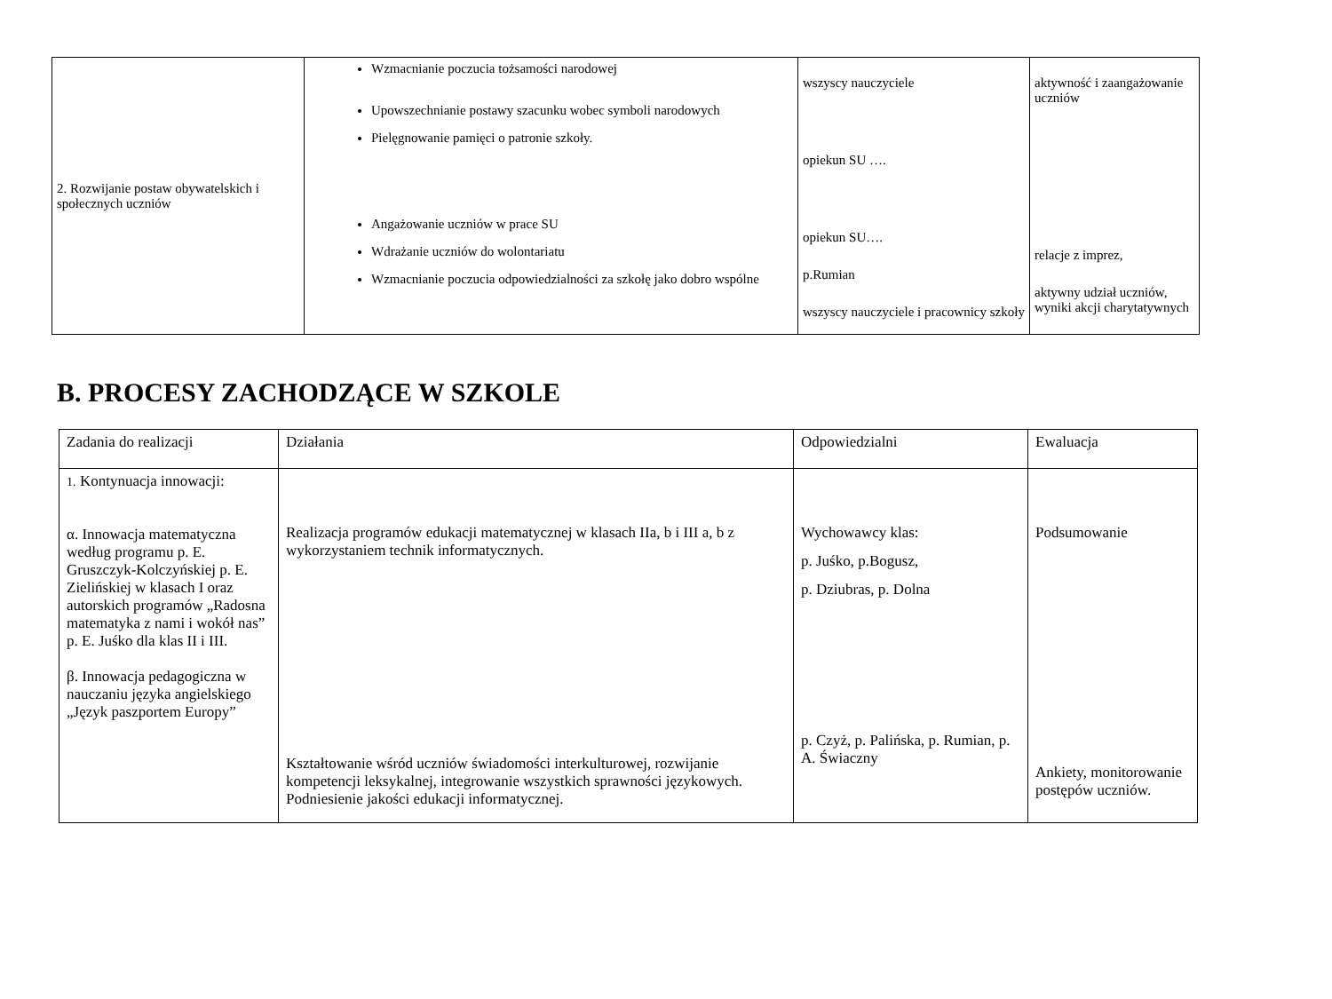| 2. Rozwijanie postaw obywatelskich i społecznych uczniów | Wzmacnianie poczucia tożsamości narodowej Upowszechnianie postawy szacunku wobec symboli narodowych Pielęgnowanie pamięci o patronie szkoły. Angażowanie uczniów w prace SU Wdrażanie uczniów do wolontariatu Wzmacnianie poczucia odpowiedzialności za szkołę jako dobro wspólne | wszyscy nauczyciele opiekun SU …. opiekun SU…. p.Rumian wszyscy nauczyciele i pracownicy szkoły | aktywność i zaangażowanie uczniów relacje z imprez, aktywny udział uczniów, wyniki akcji charytatywnych |
B. PROCESY ZACHODZĄCE W SZKOLE
| Zadania do realizacji | Działania | Odpowiedzialni | Ewaluacja |
| 1. Kontynuacja innowacji: α. Innowacja matematyczna według programu p. E. Gruszczyk-Kolczyńskiej p. E. Zielińskiej w klasach I oraz autorskich programów „Radosna matematyka z nami i wokół nas” p. E. Juśko dla klas II i III. β. Innowacja pedagogiczna w nauczaniu języka angielskiego „Język paszportem Europy” | Realizacja programów edukacji matematycznej w klasach IIa, b i III a, b z wykorzystaniem technik informatycznych. Kształtowanie wśród uczniów świadomości interkulturowej, rozwijanie kompetencji leksykalnej, integrowanie wszystkich sprawności językowych. Podniesienie jakości edukacji informatycznej. | Wychowawcy klas: p. Juśko, p.Bogusz, p. Dziubras, p. Dolna p. Czyż, p. Palińska, p. Rumian, p. A. Świaczny | Podsumowanie Ankiety, monitorowanie postępów uczniów. |